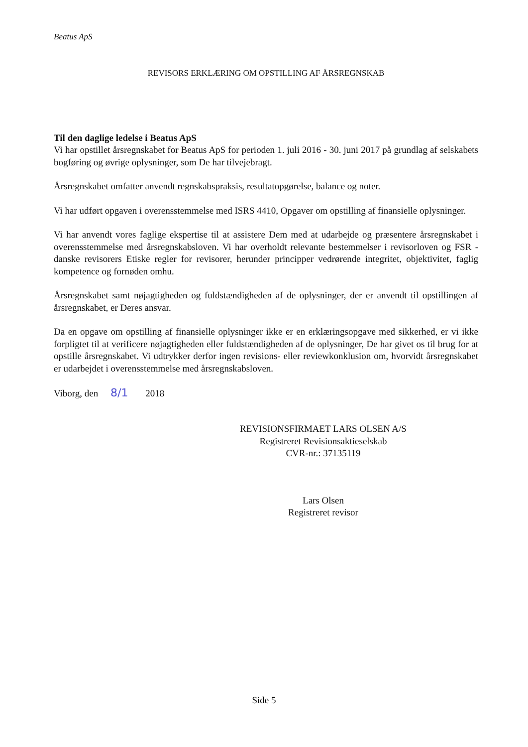Beatus ApS
REVISORS ERKLÆRING OM OPSTILLING AF ÅRSREGNSKAB
Til den daglige ledelse i Beatus ApS
Vi har opstillet årsregnskabet for Beatus ApS for perioden 1. juli 2016 - 30. juni 2017 på grundlag af selskabets bogføring og øvrige oplysninger, som De har tilvejebragt.
Årsregnskabet omfatter anvendt regnskabspraksis, resultatopgørelse, balance og noter.
Vi har udført opgaven i overensstemmelse med ISRS 4410, Opgaver om opstilling af finansielle oplysninger.
Vi har anvendt vores faglige ekspertise til at assistere Dem med at udarbejde og præsentere årsregnskabet i overensstemmelse med årsregnskabsloven. Vi har overholdt relevante bestemmelser i revisorloven og FSR - danske revisorers Etiske regler for revisorer, herunder principper vedrørende integritet, objektivitet, faglig kompetence og fornøden omhu.
Årsregnskabet samt nøjagtigheden og fuldstændigheden af de oplysninger, der er anvendt til opstillingen af årsregnskabet, er Deres ansvar.
Da en opgave om opstilling af finansielle oplysninger ikke er en erklæringsopgave med sikkerhed, er vi ikke forpligtet til at verificere nøjagtigheden eller fuldstændigheden af de oplysninger, De har givet os til brug for at opstille årsregnskabet. Vi udtrykker derfor ingen revisions- eller reviewkonklusion om, hvorvidt årsregnskabet er udarbejdet i overensstemmelse med årsregnskabsloven.
Viborg, den 8/1 2018
REVISIONSFIRMAET LARS OLSEN A/S
Registreret Revisionsaktieselskab
CVR-nr.: 37135119
Lars Olsen
Registreret revisor
Side 5